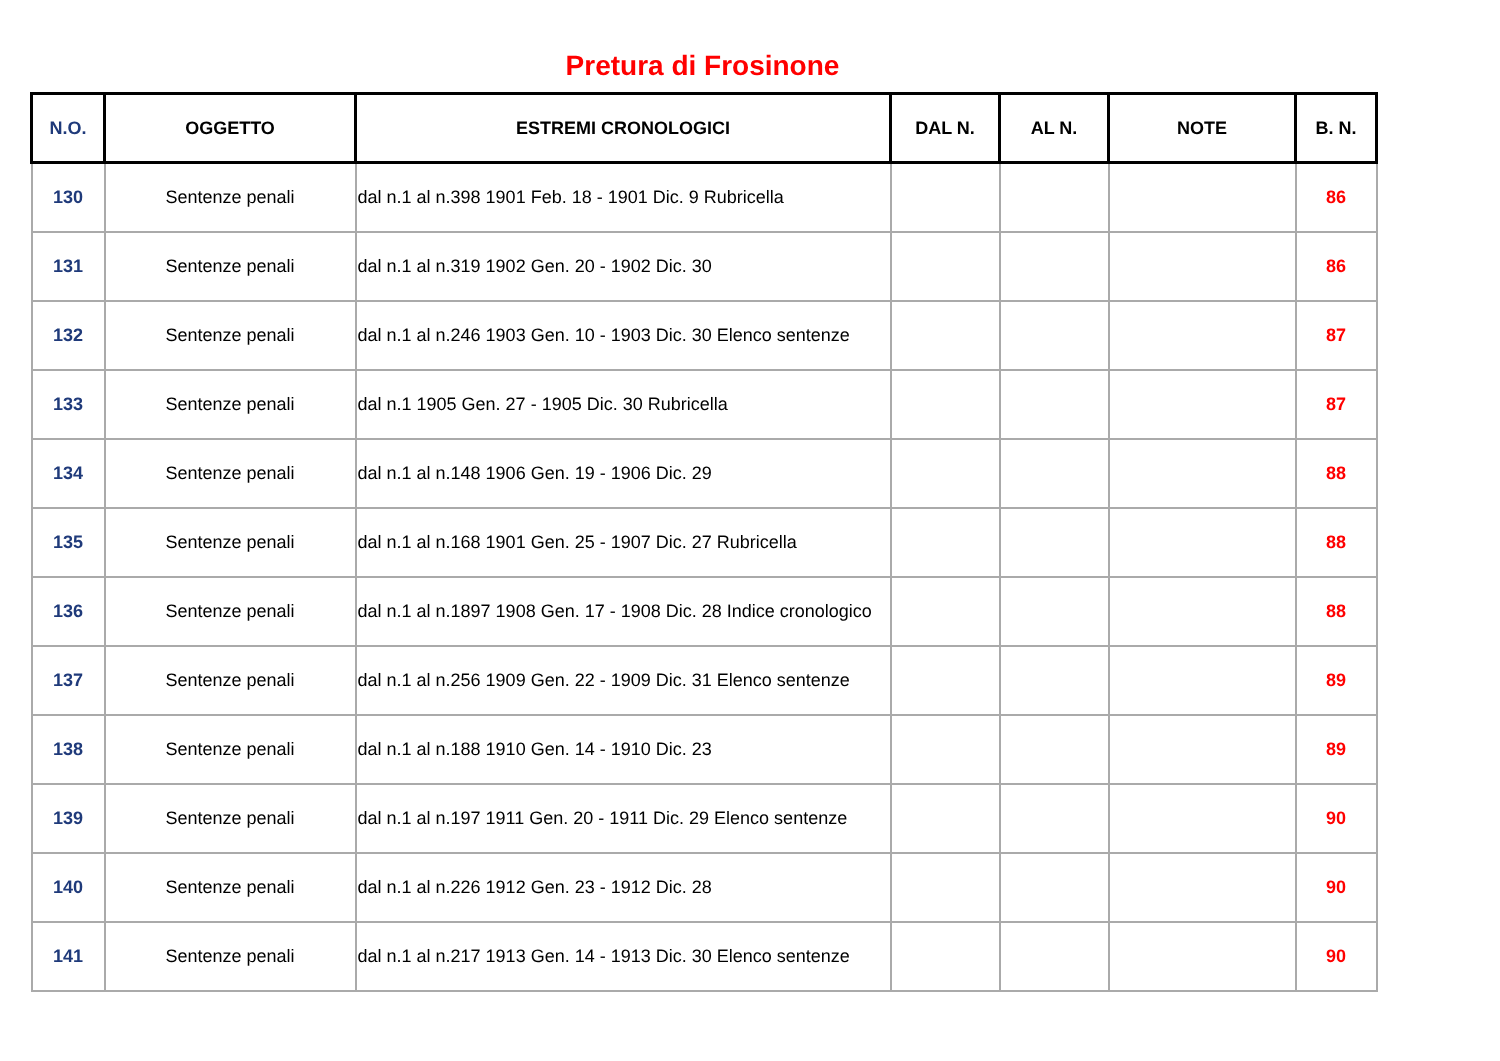Pretura di Frosinone
| N.O. | OGGETTO | ESTREMI CRONOLOGICI | DAL N. | AL N. | NOTE | B. N. |
| --- | --- | --- | --- | --- | --- | --- |
| 130 | Sentenze penali | dal n.1 al n.398 1901 Feb. 18 - 1901 Dic. 9 Rubricella | | | | 86 |
| 131 | Sentenze penali | dal n.1 al n.319 1902 Gen. 20 - 1902 Dic. 30 | | | | 86 |
| 132 | Sentenze penali | dal n.1 al n.246 1903 Gen. 10 - 1903 Dic. 30 Elenco sentenze | | | | 87 |
| 133 | Sentenze penali | dal n.1 1905 Gen. 27 - 1905 Dic. 30 Rubricella | | | | 87 |
| 134 | Sentenze penali | dal n.1 al n.148 1906 Gen. 19 - 1906 Dic. 29 | | | | 88 |
| 135 | Sentenze penali | dal n.1 al n.168 1901 Gen. 25 - 1907 Dic. 27 Rubricella | | | | 88 |
| 136 | Sentenze penali | dal n.1 al n.1897 1908 Gen. 17 - 1908 Dic. 28 Indice cronologico | | | | 88 |
| 137 | Sentenze penali | dal n.1 al n.256 1909 Gen. 22 - 1909 Dic. 31 Elenco sentenze | | | | 89 |
| 138 | Sentenze penali | dal n.1 al n.188 1910 Gen. 14 - 1910 Dic. 23 | | | | 89 |
| 139 | Sentenze penali | dal n.1 al n.197 1911 Gen. 20 - 1911 Dic. 29 Elenco sentenze | | | | 90 |
| 140 | Sentenze penali | dal n.1 al n.226 1912 Gen. 23 - 1912 Dic. 28 | | | | 90 |
| 141 | Sentenze penali | dal n.1 al n.217 1913 Gen. 14 - 1913 Dic. 30 Elenco sentenze | | | | 90 |